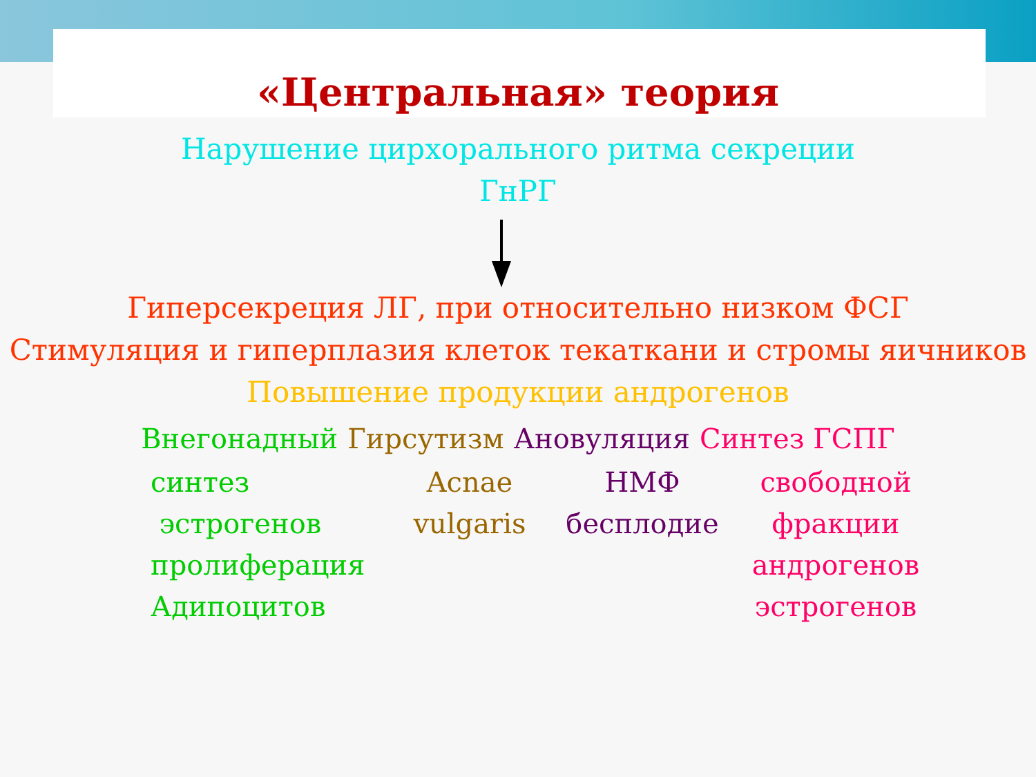«Центральная» теория
Нарушение цирхорального ритма секреции
ГнРГ
Гиперсекреция ЛГ, при относительно низком ФСГ
Стимуляция и гиперплазия клеток текаткани и стромы яичников
Повышение продукции андрогенов
Внегонадный Гирсутизм Ановуляция Синтез ГСПГ
синтез
эстрогенов
пролиферация
Адипоцитов
Acnae
vulgaris
НМФ
бесплодие
свободной
фракции
андрогенов
эстрогенов